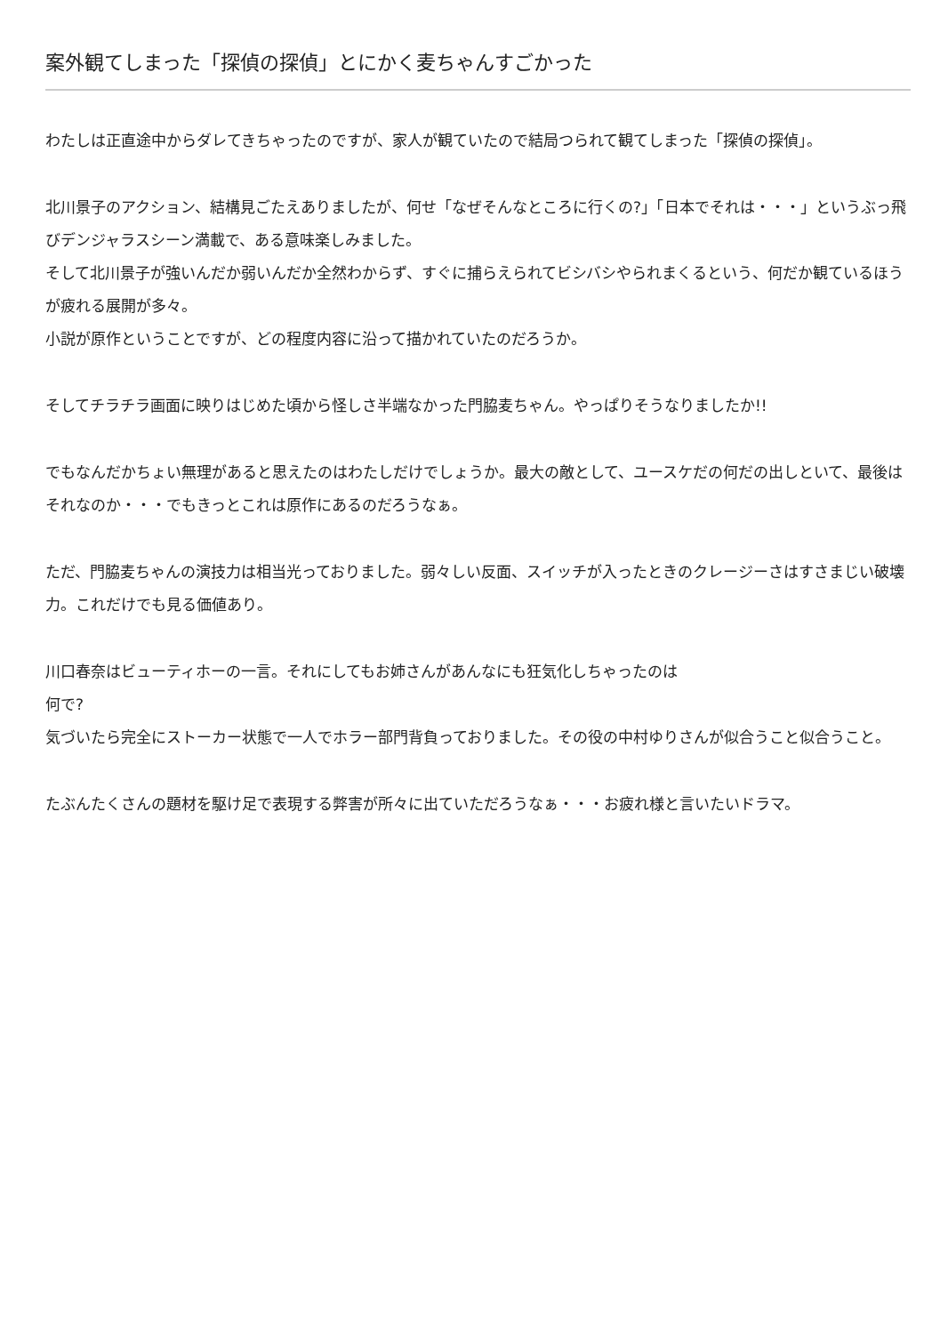案外観てしまった「探偵の探偵」とにかく麦ちゃんすごかった
わたしは正直途中からダレてきちゃったのですが、家人が観ていたので結局つられて観てしまった「探偵の探偵」。
北川景子のアクション、結構見ごたえありましたが、何せ「なぜそんなところに行くの?」「日本でそれは・・・」というぶっ飛びデンジャラスシーン満載で、ある意味楽しみました。
そして北川景子が強いんだか弱いんだか全然わからず、すぐに捕らえられてビシバシやられまくるという、何だか観ているほうが疲れる展開が多々。
小説が原作ということですが、どの程度内容に沿って描かれていたのだろうか。
そしてチラチラ画面に映りはじめた頃から怪しさ半端なかった門脇麦ちゃん。やっぱりそうなりましたか!!
でもなんだかちょい無理があると思えたのはわたしだけでしょうか。最大の敵として、ユースケだの何だの出しといて、最後はそれなのか・・・でもきっとこれは原作にあるのだろうなぁ。
ただ、門脇麦ちゃんの演技力は相当光っておりました。弱々しい反面、スイッチが入ったときのクレージーさはすさまじい破壊力。これだけでも見る価値あり。
川口春奈はビューティホーの一言。それにしてもお姉さんがあんなにも狂気化しちゃったのは
何で?
気づいたら完全にストーカー状態で一人でホラー部門背負っておりました。その役の中村ゆりさんが似合うこと似合うこと。
たぶんたくさんの題材を駆け足で表現する弊害が所々に出ていただろうなぁ・・・お疲れ様と言いたいドラマ。